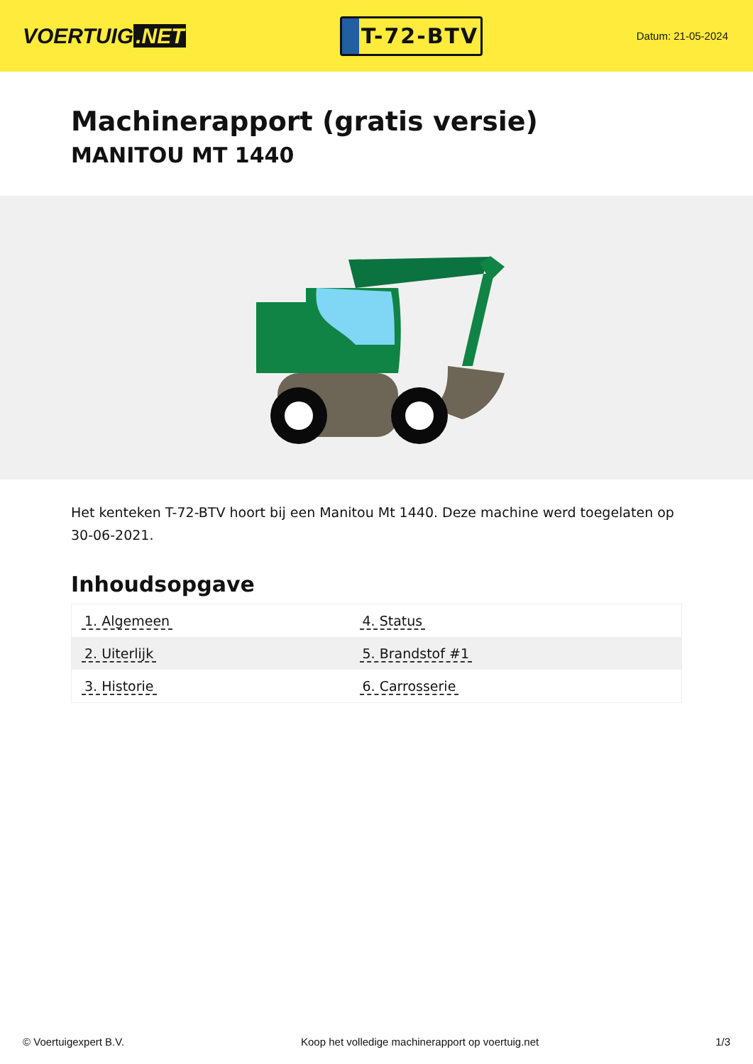VOERTUIG.NET
T-72-BTV
Datum: 21-05-2024
Machinerapport (gratis versie)
MANITOU MT 1440
Het kenteken T-72-BTV hoort bij een Manitou Mt 1440. Deze machine werd toegelaten op 30-06-2021.
Inhoudsopgave
| 1. Algemeen | 4. Status |
| 2. Uiterlijk | 5. Brandstof #1 |
| 3. Historie | 6. Carrosserie |
© Voertuigexpert B.V. Koop het volledige machinerapport op voertuig.net 1/3